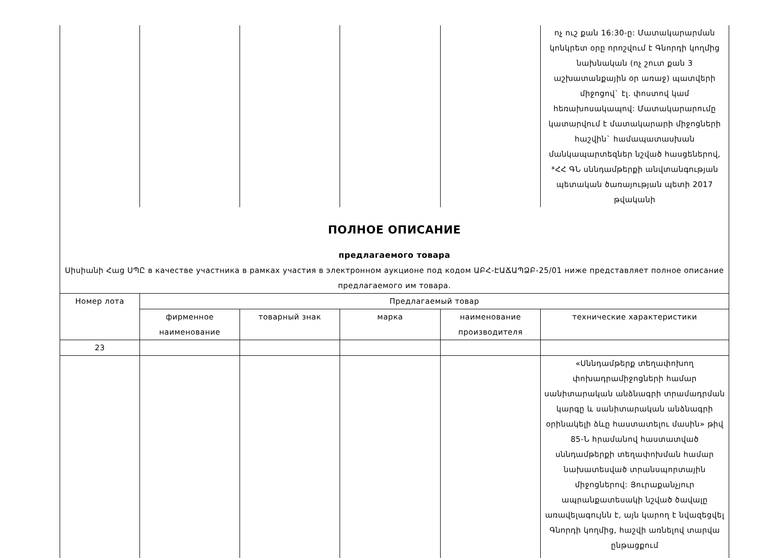| | | | | | ոչ ուշ քան 16:30-ը: Մատակարարման կոնկրետ օրը որոշվում է Գնորդի կողմից նախնական (ոչ շուտ քան 3 աշխատանքային օր առաջ) պատվերի միջոցով` էլ. փոստով կամ հեռախոսակապով: Մատակարարումը կատարվում է մատակարարի միջոցների հաշվին` համապատասխան մանկապարտեզներ նշված հասցեներով, *ՀՀ ԳՆ սննդամթերքի անվտանգության պետական ծառայության պետի 2017 թվականի |
| ПОЛНОЕ ОПИСАНИЕ предлагаемого товара Սիսիանի Հաց ՍՊԸ в качестве участника в рамках участия в электронном аукционе под кодом ԱԲՀ-ԷԱՃԱՊՁԲ-25/01 ниже представляет полное описание предлагаемого им товара. | | | | | |
| Номер лота | Предлагаемый товар | | | | |
| | фирменное наименование | товарный знак | марка | наименование производителя | технические характеристики |
| 23 | | | | | |
| | | | | | «Սննդամթերք տեղափոխող փոխադրամիջոցների համար սանիտարական անձնագրի տրամադրման կարգը և սանիտարական անձնագրի օրինակելի ձևը հաստատելու մասին» թիվ 85-Ն հրամանով հաստատված սննդամթերքի տեղափոխման համար նախատեսված տրանսպորտային միջոցներով: Յուրաքանչյուր ապրանքատեսակի նշված ծավալը առավելագույնն է, այն կարող է նվազեցվել Գնորդի կողմից, հաշվի առնելով տարվա ընթացքում |